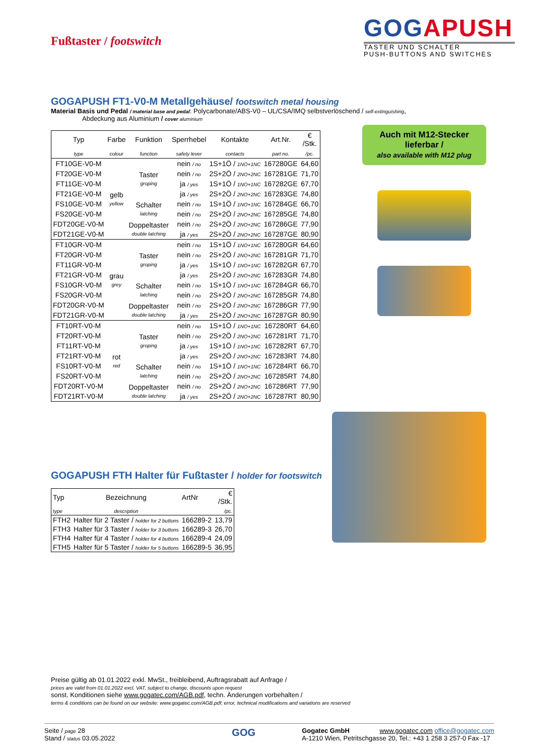Fußtaster / footswitch
GOGAPUSH
TASTER UND SCHALTER
PUSH-BUTTONS AND SWITCHES
GOGAPUSH FT1-V0-M Metallgehäuse/ footswitch metal housing
Material Basis und Pedal / material base and pedal: Polycarbonate/ABS-V0 – UL/CSA/IMQ selbstverlöschend / self-extinguishing,
Abdeckung aus Aluminium / cover aluminium
| Typ | Farbe | Funktion | Sperrhebel | Kontakte | Art.Nr. | € /Stk. |
| type | colour | function | safety lever | contacts | part no. | /pc. |
| FT10GE-V0-M | gelb yellow | Taster groping | nein / no | 1S+1Ö / 1NO+1NC | 167280GE | 64,60 |
| FT20GE-V0-M | | | nein / no | 2S+2Ö / 2NO+2NC | 167281GE | 71,70 |
| FT11GE-V0-M | | | ja / yes | 1S+1Ö / 1NO+1NC | 167282GE | 67,70 |
| FT21GE-V0-M | | | ja / yes | 2S+2Ö / 2NO+2NC | 167283GE | 74,80 |
| FS10GE-V0-M | | Schalter latching | nein / no | 1S+1Ö / 1NO+1NC | 167284GE | 66,70 |
| FS20GE-V0-M | | | nein / no | 2S+2Ö / 2NO+2NC | 167285GE | 74,80 |
| FDT20GE-V0-M | | Doppeltaster double latching | nein / no | 2S+2Ö / 2NO+2NC | 167286GE | 77,90 |
| FDT21GE-V0-M | | | ja / yes | 2S+2Ö / 2NO+2NC | 167287GE | 80,90 |
| FT10GR-V0-M | grau grey | Taster groping | nein / no | 1S+1Ö / 1NO+1NC | 167280GR | 64,60 |
| FT20GR-V0-M | | | nein / no | 2S+2Ö / 2NO+2NC | 167281GR | 71,70 |
| FT11GR-V0-M | | | ja / yes | 1S+1Ö / 1NO+1NC | 167282GR | 67,70 |
| FT21GR-V0-M | | | ja / yes | 2S+2Ö / 2NO+2NC | 167283GR | 74,80 |
| FS10GR-V0-M | | Schalter latching | nein / no | 1S+1Ö / 1NO+1NC | 167284GR | 66,70 |
| FS20GR-V0-M | | | nein / no | 2S+2Ö / 2NO+2NC | 167285GR | 74,80 |
| FDT20GR-V0-M | | Doppeltaster double latching | nein / no | 2S+2Ö / 2NO+2NC | 167286GR | 77,90 |
| FDT21GR-V0-M | | | ja / yes | 2S+2Ö / 2NO+2NC | 167287GR | 80,90 |
| FT10RT-V0-M | rot red | Taster groping | nein / no | 1S+1Ö / 1NO+1NC | 167280RT | 64,60 |
| FT20RT-V0-M | | | nein / no | 2S+2Ö / 2NO+2NC | 167281RT | 71,70 |
| FT11RT-V0-M | | | ja / yes | 1S+1Ö / 1NO+1NC | 167282RT | 67,70 |
| FT21RT-V0-M | | | ja / yes | 2S+2Ö / 2NO+2NC | 167283RT | 74,80 |
| FS10RT-V0-M | | Schalter latching | nein / no | 1S+1Ö / 1NO+1NC | 167284RT | 66,70 |
| FS20RT-V0-M | | | nein / no | 2S+2Ö / 2NO+2NC | 167285RT | 74,80 |
| FDT20RT-V0-M | | Doppeltaster double latching | nein / no | 2S+2Ö / 2NO+2NC | 167286RT | 77,90 |
| FDT21RT-V0-M | | | ja / yes | 2S+2Ö / 2NO+2NC | 167287RT | 80,90 |
GOGAPUSH FTH Halter für Fußtaster / holder for footswitch
| Typ | Bezeichnung | ArtNr | € /Stk. |
| type | description | | /pc. |
| FTH2 | Halter für 2 Taster / holder for 2 buttons | 166289-2 | 13,79 |
| FTH3 | Halter für 3 Taster / holder for 3 buttons | 166289-3 | 26,70 |
| FTH4 | Halter für 4 Taster / holder for 4 buttons | 166289-4 | 24,09 |
| FTH5 | Halter für 5 Taster / holder for 5 buttons | 166289-5 | 36,95 |
Auch mit M12-Stecker lieferbar /
also available with M12 plug
Preise gültig ab 01.01.2022 exkl. MwSt., freibleibend, Auftragsrabatt auf Anfrage /
prices are valid from 01.01.2022 excl. VAT, subject to change, discounts upon request
sonst. Konditionen siehe www.gogatec.com/AGB.pdf, techn. Änderungen vorbehalten /
terms & conditions can be found on our website: www.gogatec.com/AGB.pdf; error, technical modifications and variations are reserved
Seite / page 28
Stand / status 03.05.2022
GOG
Gogatec GmbH www.gogatec.com office@gogatec.com
A-1210 Wien, Petritschgasse 20, Tel.: +43 1 258 3 257-0 Fax -17